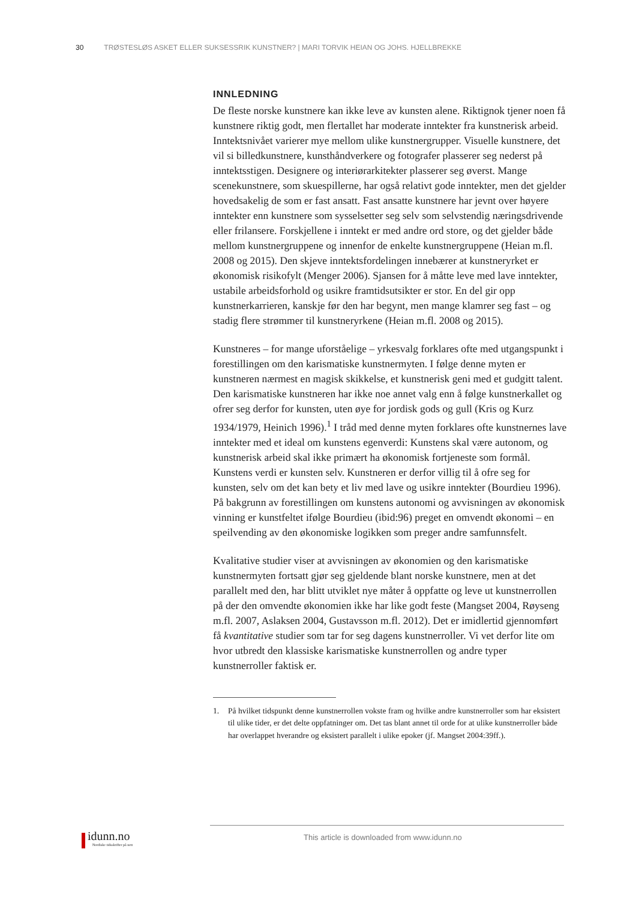30 TRØSTESLØS ASKET ELLER SUKSESSRIK KUNSTNER? | MARI TORVIK HEIAN OG JOHS. HJELLBREKKE
INNLEDNING
De fleste norske kunstnere kan ikke leve av kunsten alene. Riktignok tjener noen få kunstnere riktig godt, men flertallet har moderate inntekter fra kunstnerisk arbeid. Inntektsnivået varierer mye mellom ulike kunstnergrupper. Visuelle kunstnere, det vil si billedkunstnere, kunsthåndverkere og fotografer plasserer seg nederst på inntektsstigen. Designere og interiørarkitekter plasserer seg øverst. Mange scenekunstnere, som skuespillerne, har også relativt gode inntekter, men det gjelder hovedsakelig de som er fast ansatt. Fast ansatte kunstnere har jevnt over høyere inntekter enn kunstnere som sysselsetter seg selv som selvstendig næringsdrivende eller frilansere. Forskjellene i inntekt er med andre ord store, og det gjelder både mellom kunstnergruppene og innenfor de enkelte kunstnergruppene (Heian m.fl. 2008 og 2015). Den skjeve inntektsfordelingen innebærer at kunstneryrket er økonomisk risikofylt (Menger 2006). Sjansen for å måtte leve med lave inntekter, ustabile arbeidsforhold og usikre framtidsutsikter er stor. En del gir opp kunstnerkarrieren, kanskje før den har begynt, men mange klamrer seg fast – og stadig flere strømmer til kunstneryrkene (Heian m.fl. 2008 og 2015).
Kunstneres – for mange uforståelige – yrkesvalg forklares ofte med utgangspunkt i forestillingen om den karismatiske kunstnermyten. I følge denne myten er kunstneren nærmest en magisk skikkelse, et kunstnerisk geni med et gudgitt talent. Den karismatiske kunstneren har ikke noe annet valg enn å følge kunstnerkallet og ofrer seg derfor for kunsten, uten øye for jordisk gods og gull (Kris og Kurz 1934/1979, Heinich 1996).<sup>1</sup> I tråd med denne myten forklares ofte kunstnernes lave inntekter med et ideal om kunstens egenverdi: Kunstens skal være autonom, og kunstnerisk arbeid skal ikke primært ha økonomisk fortjeneste som formål. Kunstens verdi er kunsten selv. Kunstneren er derfor villig til å ofre seg for kunsten, selv om det kan bety et liv med lave og usikre inntekter (Bourdieu 1996). På bakgrunn av forestillingen om kunstens autonomi og avvisningen av økonomisk vinning er kunstfeltet ifølge Bourdieu (ibid:96) preget en omvendt økonomi – en speilvending av den økonomiske logikken som preger andre samfunnsfelt.
Kvalitative studier viser at avvisningen av økonomien og den karismatiske kunstnermyten fortsatt gjør seg gjeldende blant norske kunstnere, men at det parallelt med den, har blitt utviklet nye måter å oppfatte og leve ut kunstnerrollen på der den omvendte økonomien ikke har like godt feste (Mangset 2004, Røyseng m.fl. 2007, Aslaksen 2004, Gustavsson m.fl. 2012). Det er imidlertid gjennomført få kvantitative studier som tar for seg dagens kunstnerroller. Vi vet derfor lite om hvor utbredt den klassiske karismatiske kunstnerrollen og andre typer kunstnerroller faktisk er.
1. På hvilket tidspunkt denne kunstnerrollen vokste fram og hvilke andre kunstnerroller som har eksistert til ulike tider, er det delte oppfatninger om. Det tas blant annet til orde for at ulike kunstnerroller både har overlappet hverandre og eksistert parallelt i ulike epoker (jf. Mangset 2004:39ff.).
idunn.no
Nordiske tidsskrifter på nett
This article is downloaded from www.idunn.no